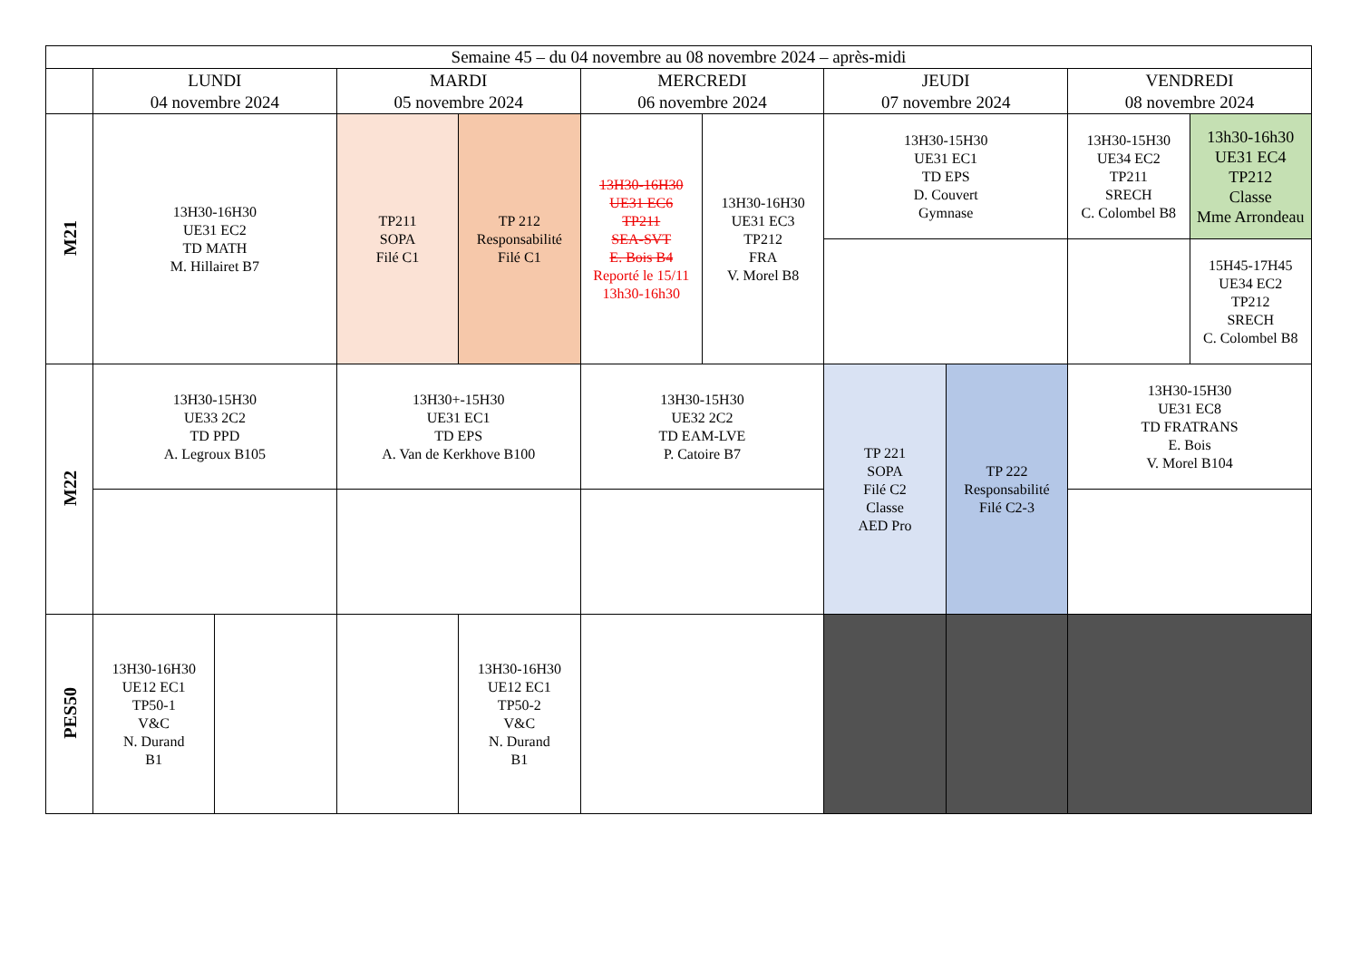| Semaine 45 – du 04 novembre au 08 novembre 2024 – après-midi | | | | | | | | | | |
| --- | --- | --- | --- | --- | --- | --- | --- | --- | --- | --- |
| | LUNDI 04 novembre 2024 | | MARDI 05 novembre 2024 | | MERCREDI 06 novembre 2024 | | JEUDI 07 novembre 2024 | | VENDREDI 08 novembre 2024 | |
| M21 | 13H30-16H30 UE31 EC2 TD MATH M. Hillairet B7 | | TP211 SOPA Filé C1 | TP 212 Responsabilité Filé C1 | 13H30-16H30 UE31 EC6 TP211 SEA-SVT E. Bois B4 Reporté le 15/11 13h30-16h30 | 13H30-16H30 UE31 EC3 TP212 FRA V. Morel B8 | 13H30-15H30 UE31 EC1 TD EPS D. Couvert Gymnase | | 13H30-15H30 UE34 EC2 TP211 SRECH C. Colombel B8 | 13h30-16h30 UE31 EC4 TP212 Classe Mme Arrondeau |
| | | | | | | | | | | 15H45-17H45 UE34 EC2 TP212 SRECH C. Colombel B8 |
| M22 | 13H30-15H30 UE33 2C2 TD PPD A. Legroux B105 | | 13H30+-15H30 UE31 EC1 TD EPS A. Van de Kerkhove B100 | | 13H30-15H30 UE32 2C2 TD EAM-LVE P. Catoire B7 | | TP 221 SOPA Filé C2 Classe AED Pro | TP 222 Responsabilité Filé C2-3 | 13H30-15H30 UE31 EC8 TD FRATRANS E. Bois V. Morel B104 | |
| PES50 | 13H30-16H30 UE12 EC1 TP50-1 V&C N. Durand B1 | | | 13H30-16H30 UE12 EC1 TP50-2 V&C N. Durand B1 | | | | | | |